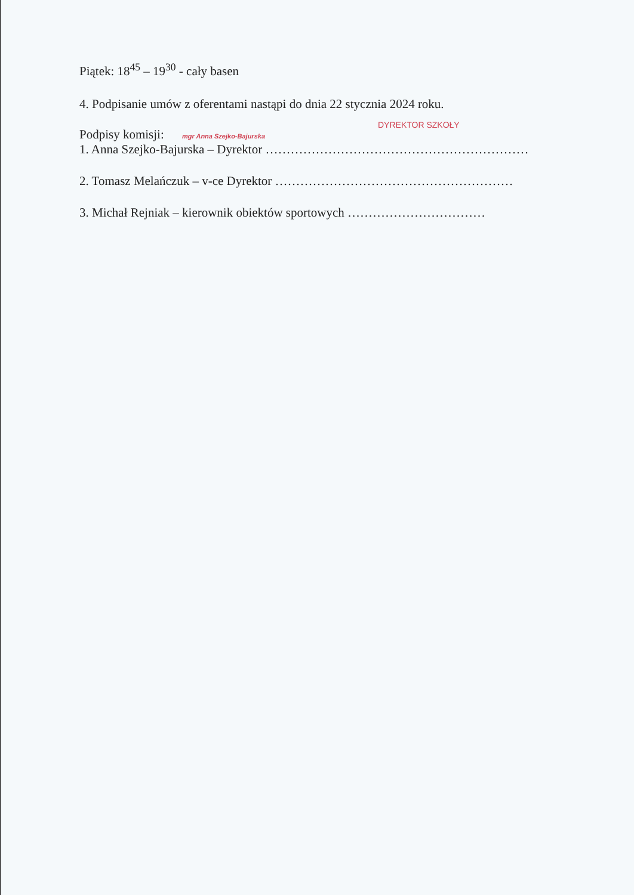Piątek: 18<sup>45</sup> – 19<sup>30</sup> - cały basen
4. Podpisanie umów z oferentami nastąpi do dnia 22 stycznia 2024 roku.
DYREKTOR SZKOŁY
Podpisy komisji: mgr Anna Szejko-Bajurska
1. Anna Szejko-Bajurska – Dyrektor ………………………………………………………
2. Tomasz Melańczuk – v-ce Dyrektor …………………………………………………
3. Michał Rejniak – kierownik obiektów sportowych ……………………………